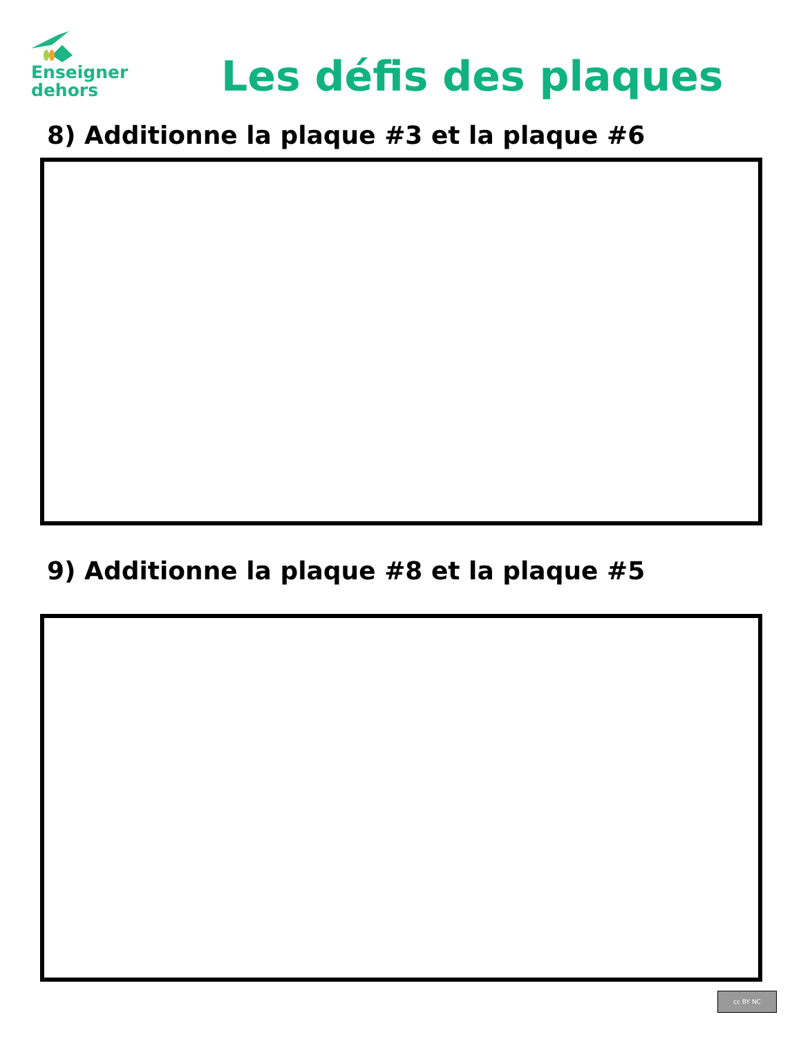Enseigner
dehors
Les défis des plaques
8) Additionne la plaque #3 et la plaque #6
9) Additionne la plaque #8 et la plaque #5
cc BY NC